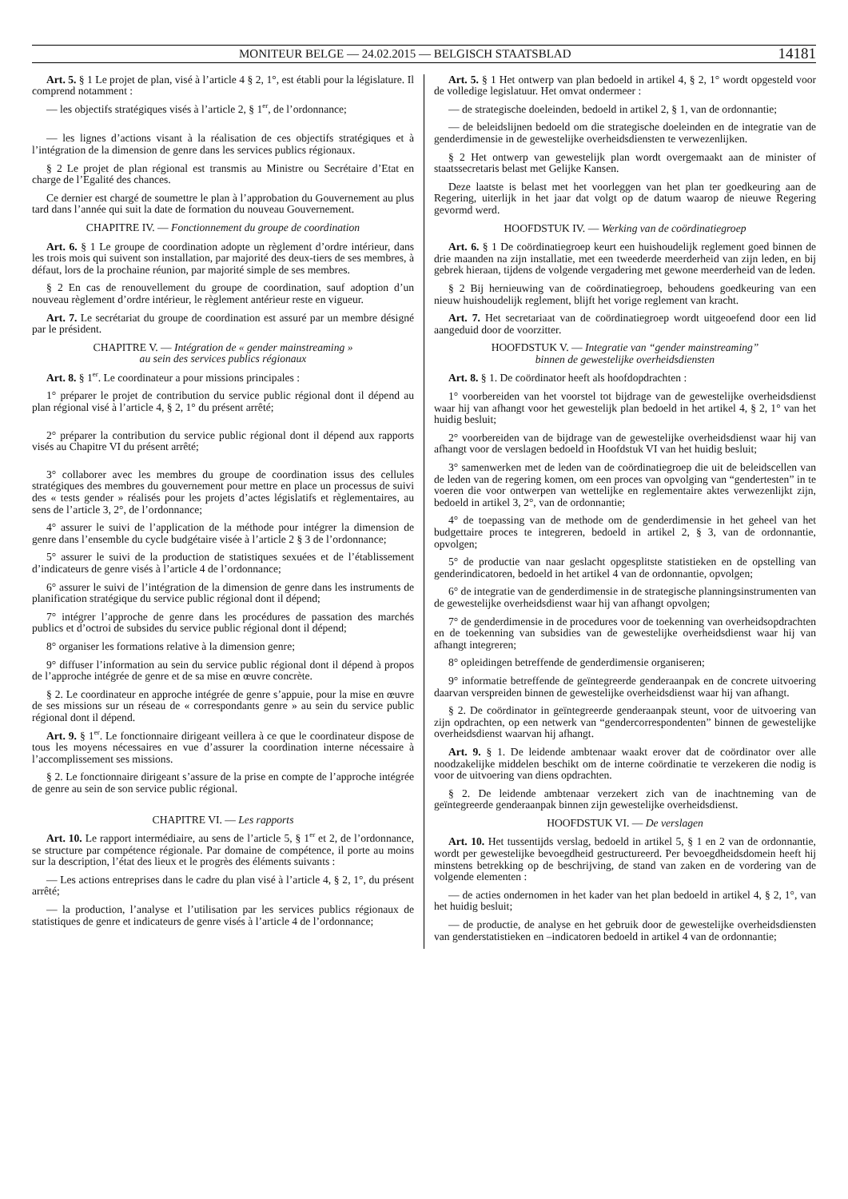MONITEUR BELGE — 24.02.2015 — BELGISCH STAATSBLAD 14181
Art. 5. § 1 Le projet de plan, visé à l’article 4 § 2, 1°, est établi pour la législature. Il comprend notamment :
— les objectifs stratégiques visés à l’article 2, § 1<sup>er</sup>, de l’ordonnance;
— les lignes d’actions visant à la réalisation de ces objectifs stratégiques et à l’intégration de la dimension de genre dans les services publics régionaux.
§ 2 Le projet de plan régional est transmis au Ministre ou Secrétaire d’Etat en charge de l’Egalité des chances.
Ce dernier est chargé de soumettre le plan à l’approbation du Gouvernement au plus tard dans l’année qui suit la date de formation du nouveau Gouvernement.
CHAPITRE IV. — Fonctionnement du groupe de coordination
Art. 6. § 1 Le groupe de coordination adopte un règlement d’ordre intérieur, dans les trois mois qui suivent son installation, par majorité des deux-tiers de ses membres, à défaut, lors de la prochaine réunion, par majorité simple de ses membres.
§ 2 En cas de renouvellement du groupe de coordination, sauf adoption d’un nouveau règlement d’ordre intérieur, le règlement antérieur reste en vigueur.
Art. 7. Le secrétariat du groupe de coordination est assuré par un membre désigné par le président.
CHAPITRE V. — Intégration de « gender mainstreaming »
au sein des services publics régionaux
Art. 8. § 1<sup>er</sup>. Le coordinateur a pour missions principales :
1° préparer le projet de contribution du service public régional dont il dépend au plan régional visé à l’article 4, § 2, 1° du présent arrêté;
2° préparer la contribution du service public régional dont il dépend aux rapports visés au Chapitre VI du présent arrêté;
3° collaborer avec les membres du groupe de coordination issus des cellules stratégiques des membres du gouvernement pour mettre en place un processus de suivi des « tests gender » réalisés pour les projets d’actes législatifs et règlementaires, au sens de l’article 3, 2°, de l’ordonnance;
4° assurer le suivi de l’application de la méthode pour intégrer la dimension de genre dans l’ensemble du cycle budgétaire visée à l’article 2 § 3 de l’ordonnance;
5° assurer le suivi de la production de statistiques sexuées et de l’établissement d’indicateurs de genre visés à l’article 4 de l’ordonnance;
6° assurer le suivi de l’intégration de la dimension de genre dans les instruments de planification stratégique du service public régional dont il dépend;
7° intégrer l’approche de genre dans les procédures de passation des marchés publics et d’octroi de subsides du service public régional dont il dépend;
8° organiser les formations relative à la dimension genre;
9° diffuser l’information au sein du service public régional dont il dépend à propos de l’approche intégrée de genre et de sa mise en œuvre concrète.
§ 2. Le coordinateur en approche intégrée de genre s’appuie, pour la mise en œuvre de ses missions sur un réseau de « correspondants genre » au sein du service public régional dont il dépend.
Art. 9. § 1<sup>er</sup>. Le fonctionnaire dirigeant veillera à ce que le coordinateur dispose de tous les moyens nécessaires en vue d’assurer la coordination interne nécessaire à l’accomplissement ses missions.
§ 2. Le fonctionnaire dirigeant s’assure de la prise en compte de l’approche intégrée de genre au sein de son service public régional.
CHAPITRE VI. — Les rapports
Art. 10. Le rapport intermédiaire, au sens de l’article 5, § 1<sup>er</sup> et 2, de l’ordonnance, se structure par compétence régionale. Par domaine de compétence, il porte au moins sur la description, l’état des lieux et le progrès des éléments suivants :
— Les actions entreprises dans le cadre du plan visé à l’article 4, § 2, 1°, du présent arrêté;
— la production, l’analyse et l’utilisation par les services publics régionaux de statistiques de genre et indicateurs de genre visés à l’article 4 de l’ordonnance;
Art. 5. § 1 Het ontwerp van plan bedoeld in artikel 4, § 2, 1° wordt opgesteld voor de volledige legislatuur. Het omvat ondermeer :
— de strategische doeleinden, bedoeld in artikel 2, § 1, van de ordonnantie;
— de beleidslijnen bedoeld om die strategische doeleinden en de integratie van de genderdimensie in de gewestelijke overheidsdiensten te verwezenlijken.
§ 2 Het ontwerp van gewestelijk plan wordt overgemaakt aan de minister of staatssecretaris belast met Gelijke Kansen.
Deze laatste is belast met het voorleggen van het plan ter goedkeuring aan de Regering, uiterlijk in het jaar dat volgt op de datum waarop de nieuwe Regering gevormd werd.
HOOFDSTUK IV. — Werking van de coördinatiegroep
Art. 6. § 1 De coördinatiegroep keurt een huishoudelijk reglement goed binnen de drie maanden na zijn installatie, met een tweederde meerderheid van zijn leden, en bij gebrek hieraan, tijdens de volgende vergadering met gewone meerderheid van de leden.
§ 2 Bij hernieuwing van de coördinatiegroep, behoudens goedkeuring van een nieuw huishoudelijk reglement, blijft het vorige reglement van kracht.
Art. 7. Het secretariaat van de coördinatiegroep wordt uitgeoefend door een lid aangeduid door de voorzitter.
HOOFDSTUK V. — Integratie van “gender mainstreaming”
binnen de gewestelijke overheidsdiensten
Art. 8. § 1. De coördinator heeft als hoofdopdrachten :
1° voorbereiden van het voorstel tot bijdrage van de gewestelijke overheidsdienst waar hij van afhangt voor het gewestelijk plan bedoeld in het artikel 4, § 2, 1° van het huidig besluit;
2° voorbereiden van de bijdrage van de gewestelijke overheidsdienst waar hij van afhangt voor de verslagen bedoeld in Hoofdstuk VI van het huidig besluit;
3° samenwerken met de leden van de coördinatiegroep die uit de beleidscellen van de leden van de regering komen, om een proces van opvolging van “gendertesten” in te voeren die voor ontwerpen van wettelijke en reglementaire aktes verwezenlijkt zijn, bedoeld in artikel 3, 2°, van de ordonnantie;
4° de toepassing van de methode om de genderdimensie in het geheel van het budgettaire proces te integreren, bedoeld in artikel 2, § 3, van de ordonnantie, opvolgen;
5° de productie van naar geslacht opgesplitste statistieken en de opstelling van genderindicatoren, bedoeld in het artikel 4 van de ordonnantie, opvolgen;
6° de integratie van de genderdimensie in de strategische planningsinstrumenten van de gewestelijke overheidsdienst waar hij van afhangt opvolgen;
7° de genderdimensie in de procedures voor de toekenning van overheidsopdrachten en de toekenning van subsidies van de gewestelijke overheidsdienst waar hij van afhangt integreren;
8° opleidingen betreffende de genderdimensie organiseren;
9° informatie betreffende de geïntegreerde genderaanpak en de concrete uitvoering daarvan verspreiden binnen de gewestelijke overheidsdienst waar hij van afhangt.
§ 2. De coördinator in geïntegreerde genderaanpak steunt, voor de uitvoering van zijn opdrachten, op een netwerk van “gendercorrespondenten” binnen de gewestelijke overheidsdienst waarvan hij afhangt.
Art. 9. § 1. De leidende ambtenaar waakt erover dat de coördinator over alle noodzakelijke middelen beschikt om de interne coördinatie te verzekeren die nodig is voor de uitvoering van diens opdrachten.
§ 2. De leidende ambtenaar verzekert zich van de inachtneming van de geïntegreerde genderaanpak binnen zijn gewestelijke overheidsdienst.
HOOFDSTUK VI. — De verslagen
Art. 10. Het tussentijds verslag, bedoeld in artikel 5, § 1 en 2 van de ordonnantie, wordt per gewestelijke bevoegdheid gestructureerd. Per bevoegdheidsdomein heeft hij minstens betrekking op de beschrijving, de stand van zaken en de vordering van de volgende elementen :
— de acties ondernomen in het kader van het plan bedoeld in artikel 4, § 2, 1°, van het huidig besluit;
— de productie, de analyse en het gebruik door de gewestelijke overheidsdiensten van genderstatistieken en –indicatoren bedoeld in artikel 4 van de ordonnantie;